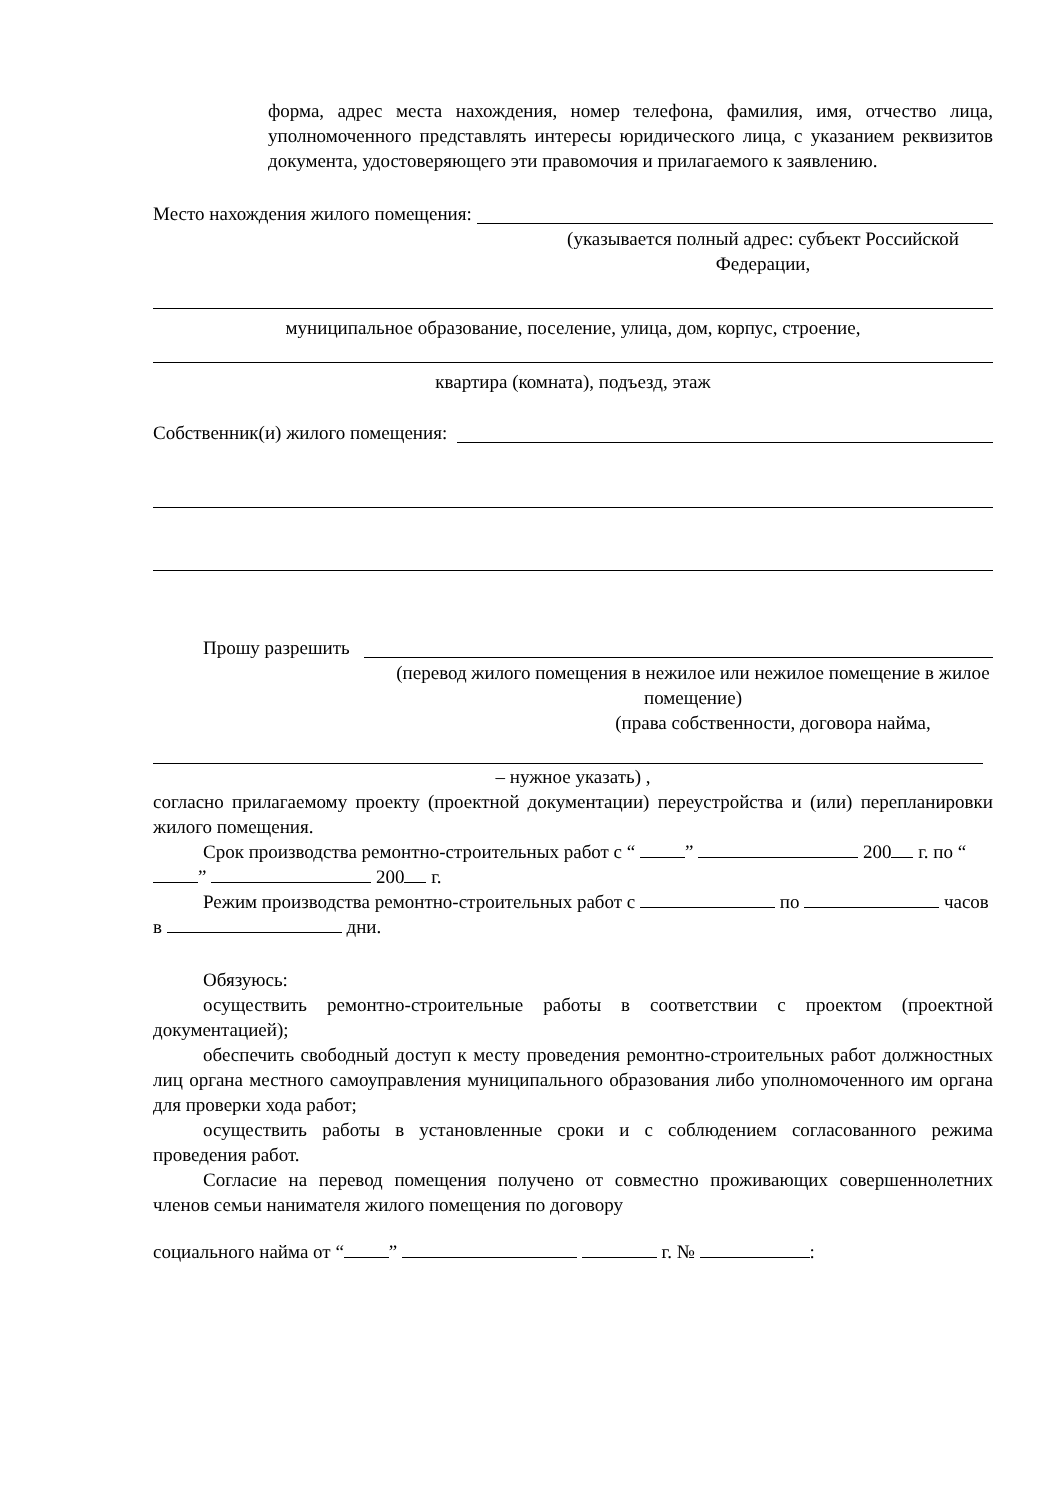форма, адрес места нахождения, номер телефона, фамилия, имя, отчество лица, уполномоченного представлять интересы юридического лица, с указанием реквизитов документа, удостоверяющего эти правомочия и прилагаемого к заявлению.
Место нахождения жилого помещения:
(указывается полный адрес: субъект Российской Федерации,
муниципальное образование, поселение, улица, дом, корпус, строение,
квартира (комната), подъезд, этаж
Собственник(и) жилого помещения:
Прошу разрешить
(перевод жилого помещения в нежилое или нежилое помещение в жилое помещение)
(права собственности, договора найма,
– нужное указать) ,
согласно прилагаемому проекту (проектной документации) переустройства и (или) перепланировки жилого помещения.
Срок производства ремонтно-строительных работ с “ ” 200 г. по “ ” 200 г.
Режим производства ремонтно-строительных работ с по часов в дни.
Обязуюсь:
осуществить ремонтно-строительные работы в соответствии с проектом (проектной документацией);
обеспечить свободный доступ к месту проведения ремонтно-строительных работ должностных лиц органа местного самоуправления муниципального образования либо уполномоченного им органа для проверки хода работ;
осуществить работы в установленные сроки и с соблюдением согласованного режима проведения работ.
Согласие на перевод помещения получено от совместно проживающих совершеннолетних членов семьи нанимателя жилого помещения по договору
социального найма от “ ” г. № :